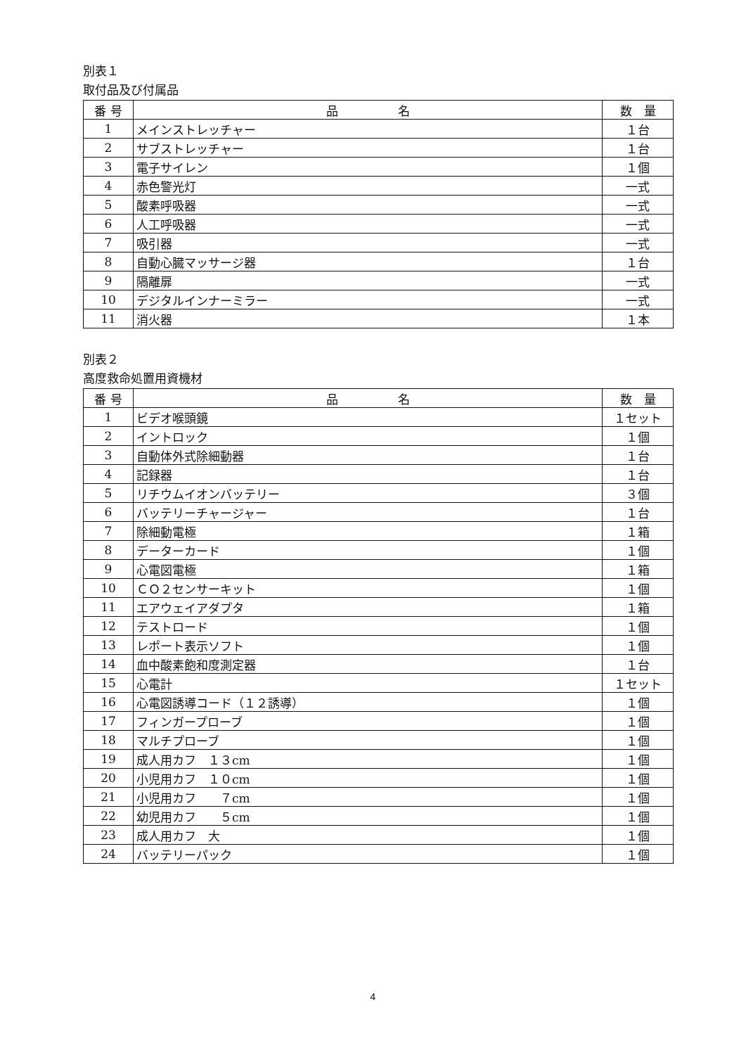別表１
取付品及び付属品
| 番 号 | 品 名 | 数 量 |
| --- | --- | --- |
| 1 | メインストレッチャー | １台 |
| 2 | サブストレッチャー | １台 |
| 3 | 電子サイレン | １個 |
| 4 | 赤色警光灯 | 一式 |
| 5 | 酸素呼吸器 | 一式 |
| 6 | 人工呼吸器 | 一式 |
| 7 | 吸引器 | 一式 |
| 8 | 自動心臓マッサージ器 | １台 |
| 9 | 隔離扉 | 一式 |
| 10 | デジタルインナーミラー | 一式 |
| 11 | 消火器 | １本 |
別表２
高度救命処置用資機材
| 番 号 | 品 名 | 数 量 |
| --- | --- | --- |
| 1 | ビデオ喉頭鏡 | １セット |
| 2 | イントロック | １個 |
| 3 | 自動体外式除細動器 | １台 |
| 4 | 記録器 | １台 |
| 5 | リチウムイオンバッテリー | ３個 |
| 6 | バッテリーチャージャー | １台 |
| 7 | 除細動電極 | １箱 |
| 8 | データーカード | １個 |
| 9 | 心電図電極 | １箱 |
| 10 | ＣＯ２センサーキット | １個 |
| 11 | エアウェイアダプタ | １箱 |
| 12 | テストロード | １個 |
| 13 | レポート表示ソフト | １個 |
| 14 | 血中酸素飽和度測定器 | １台 |
| 15 | 心電計 | １セット |
| 16 | 心電図誘導コード（１２誘導） | １個 |
| 17 | フィンガープローブ | １個 |
| 18 | マルチプローブ | １個 |
| 19 | 成人用カフ １３cm | １個 |
| 20 | 小児用カフ １０cm | １個 |
| 21 | 小児用カフ ７cm | １個 |
| 22 | 幼児用カフ ５cm | １個 |
| 23 | 成人用カフ 大 | １個 |
| 24 | バッテリーパック | １個 |
4